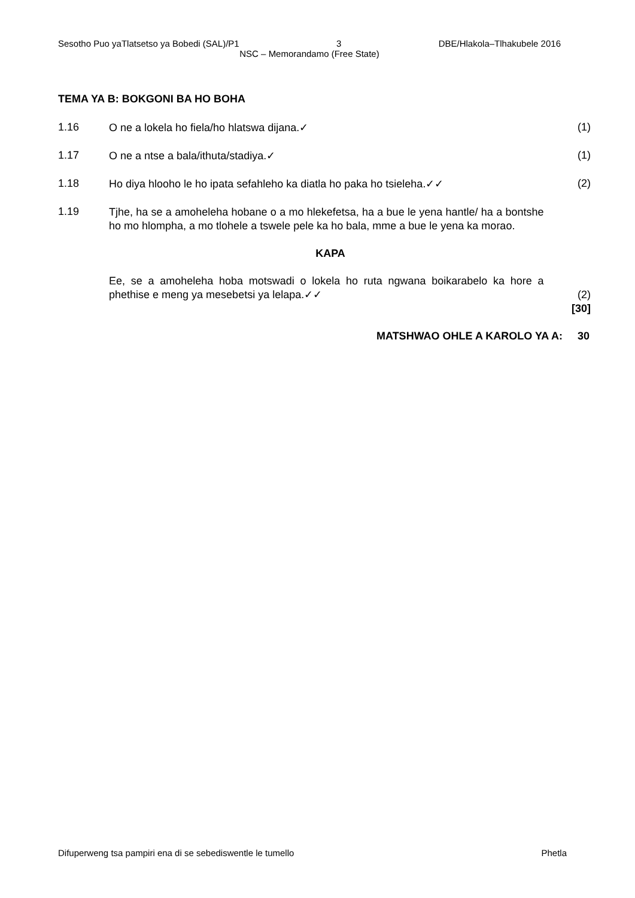Sesotho Puo yaTlatsetso ya Bobedi (SAL)/P1 3 DBE/Hlakola–Tlhakubele 2016
NSC – Memorandamo (Free State)
TEMA YA B: BOKGONI BA HO BOHA
1.16
O ne a lokela ho fiela/ho hlatswa dijana.✓
(1)
1.17
O ne a ntse a bala/ithuta/stadiya.✓
(1)
1.18
Ho diya hlooho le ho ipata sefahleho ka diatla ho paka ho tsieleha.✓✓
(2)
1.19
Tjhe, ha se a amoheleha hobane o a mo hlekefetsa, ha a bue le yena hantle/ ha a bontshe ho mo hlompha, a mo tlohele a tswele pele ka ho bala, mme a bue le yena ka morao.
KAPA
Ee, se a amoheleha hoba motswadi o lokela ho ruta ngwana boikarabelo ka hore a phethise e meng ya mesebetsi ya lelapa.✓✓
(2)
[30]
MATSHWAO OHLE A KAROLO YA A: 30
Difuperweng tsa pampiri ena di se sebediswentle le tumello Phetla